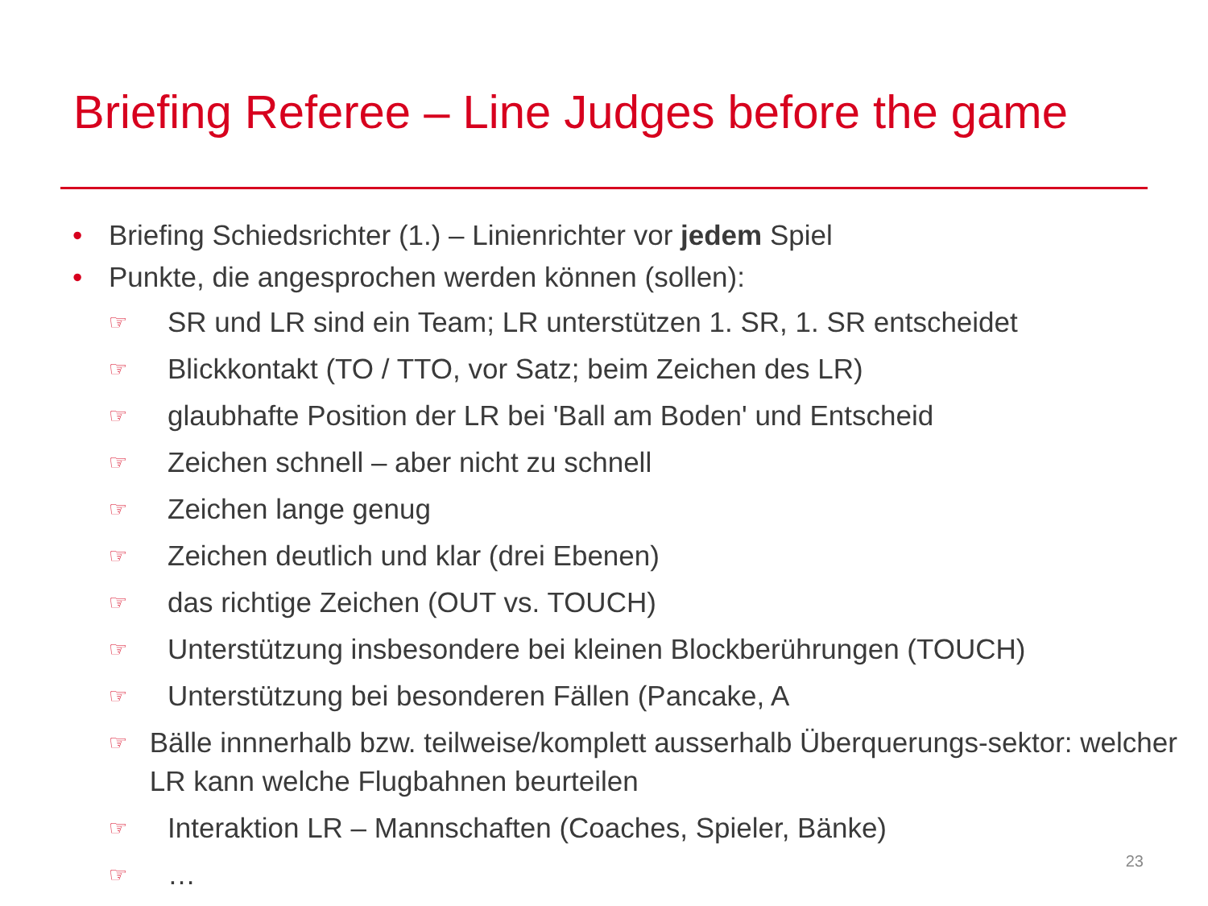Briefing Referee – Line Judges before the game
• Briefing Schiedsrichter (1.) – Linienrichter vor jedem Spiel
• Punkte, die angesprochen werden können (sollen):
☞ SR und LR sind ein Team; LR unterstützen 1. SR, 1. SR entscheidet
☞ Blickkontakt (TO / TTO, vor Satz; beim Zeichen des LR)
☞ glaubhafte Position der LR bei 'Ball am Boden' und Entscheid
☞ Zeichen schnell – aber nicht zu schnell
☞ Zeichen lange genug
☞ Zeichen deutlich und klar (drei Ebenen)
☞ das richtige Zeichen (OUT vs. TOUCH)
☞ Unterstützung insbesondere bei kleinen Blockberührungen (TOUCH)
☞ Unterstützung bei besonderen Fällen (Pancake, A
☞ Bälle innnerhalb bzw. teilweise/komplett ausserhalb Überquerungs-sektor: welcher LR kann welche Flugbahnen beurteilen
☞ Interaktion LR – Mannschaften (Coaches, Spieler, Bänke)
☞ …
23